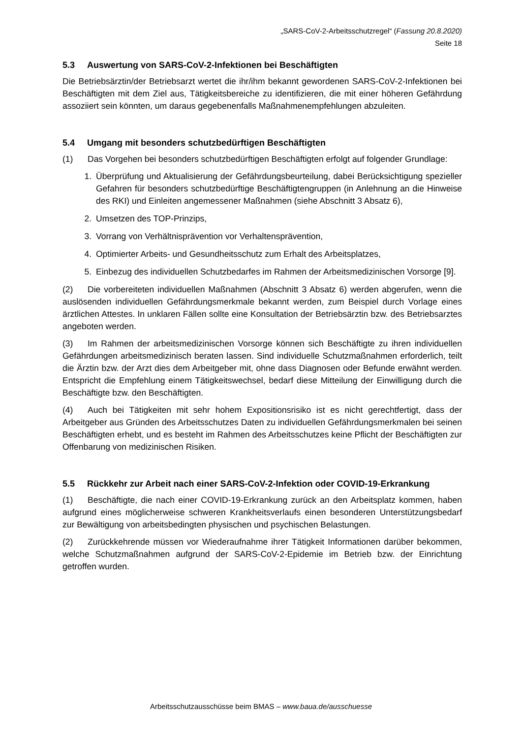„SARS-CoV-2-Arbeitsschutzregel“ (Fassung 20.8.2020)
Seite 18
5.3 Auswertung von SARS-CoV-2-Infektionen bei Beschäftigten
Die Betriebsärztin/der Betriebsarzt wertet die ihr/ihm bekannt gewordenen SARS-CoV-2-Infektionen bei Beschäftigten mit dem Ziel aus, Tätigkeitsbereiche zu identifizieren, die mit einer höheren Gefährdung assoziiert sein könnten, um daraus gegebenenfalls Maßnahmen­empfehlungen abzuleiten.
5.4 Umgang mit besonders schutzbedürftigen Beschäftigten
(1) Das Vorgehen bei besonders schutzbedürftigen Beschäftigten erfolgt auf folgender Grundlage:
1. Überprüfung und Aktualisierung der Gefährdungsbeurteilung, dabei Berücksichtigung spezieller Gefahren für besonders schutzbedürftige Beschäftigtengruppen (in Anlehnung an die Hinweise des RKI) und Einleiten angemessener Maßnahmen (siehe Abschnitt 3 Absatz 6),
2. Umsetzen des TOP-Prinzips,
3. Vorrang von Verhältnisprävention vor Verhaltensprävention,
4. Optimierter Arbeits- und Gesundheitsschutz zum Erhalt des Arbeitsplatzes,
5. Einbezug des individuellen Schutzbedarfes im Rahmen der Arbeitsmedizinischen Vorsorge [9].
(2) Die vorbereiteten individuellen Maßnahmen (Abschnitt 3 Absatz 6) werden abgerufen, wenn die auslösenden individuellen Gefährdungsmerkmale bekannt werden, zum Beispiel durch Vorlage eines ärztlichen Attestes. In unklaren Fällen sollte eine Konsultation der Betriebsärztin bzw. des Betriebsarztes angeboten werden.
(3) Im Rahmen der arbeitsmedizinischen Vorsorge können sich Beschäftigte zu ihren individuellen Gefährdungen arbeitsmedizinisch beraten lassen. Sind individuelle Schutzmaßnahmen erforderlich, teilt die Ärztin bzw. der Arzt dies dem Arbeitgeber mit, ohne dass Diagnosen oder Befunde erwähnt werden. Entspricht die Empfehlung einem Tätigkeitswechsel, bedarf diese Mitteilung der Einwilligung durch die Beschäftigte bzw. den Beschäftigten.
(4) Auch bei Tätigkeiten mit sehr hohem Expositionsrisiko ist es nicht gerechtfertigt, dass der Arbeitgeber aus Gründen des Arbeitsschutzes Daten zu individuellen Gefährdungsmerkmalen bei seinen Beschäftigten erhebt, und es besteht im Rahmen des Arbeitsschutzes keine Pflicht der Beschäftigten zur Offenbarung von medizinischen Risiken.
5.5 Rückkehr zur Arbeit nach einer SARS-CoV-2-Infektion oder COVID-19-Erkrankung
(1) Beschäftigte, die nach einer COVID-19-Erkrankung zurück an den Arbeitsplatz kommen, haben aufgrund eines möglicherweise schweren Krankheitsverlaufs einen besonderen Unterstützungsbedarf zur Bewältigung von arbeitsbedingten physischen und psychischen Belastungen.
(2) Zurückkehrende müssen vor Wiederaufnahme ihrer Tätigkeit Informationen darüber bekommen, welche Schutzmaßnahmen aufgrund der SARS-CoV-2-Epidemie im Betrieb bzw. der Einrichtung getroffen wurden.
Arbeitsschutzausschüsse beim BMAS – www.baua.de/ausschuesse